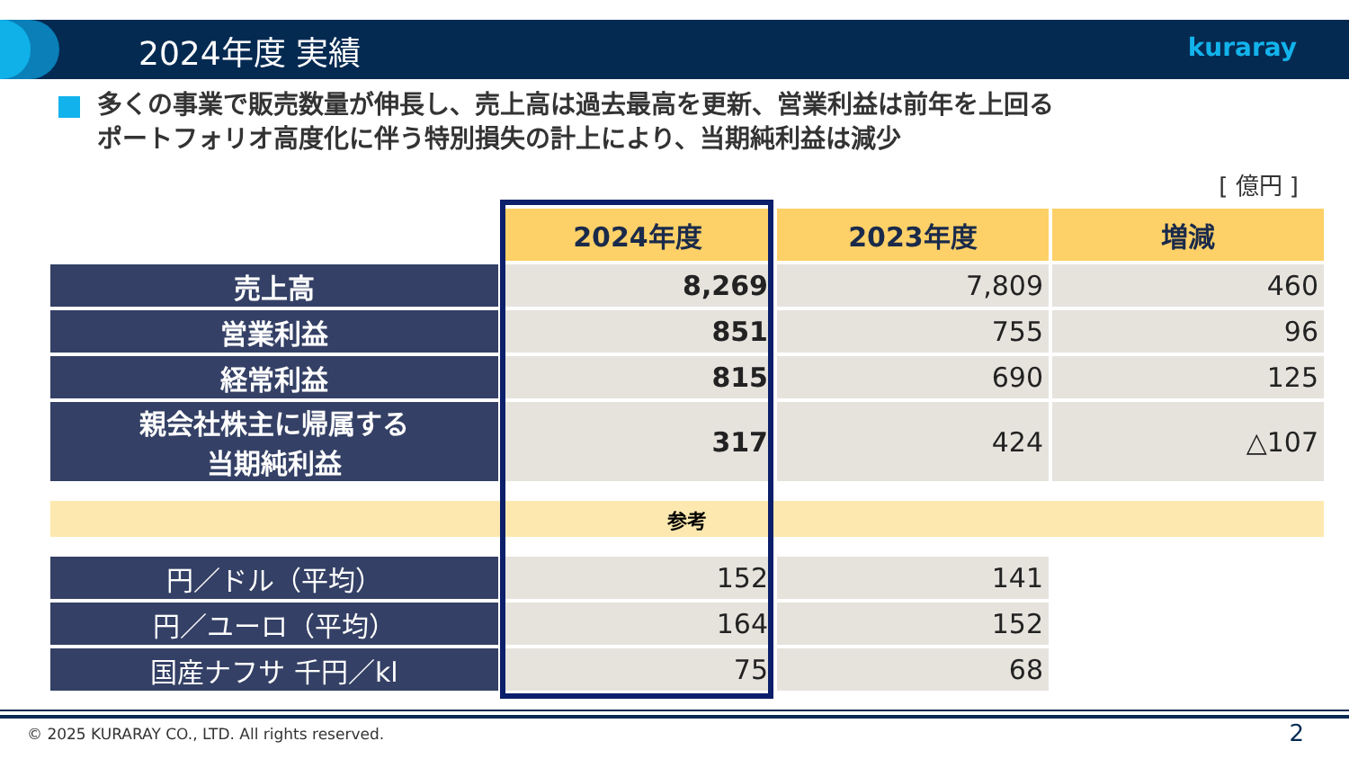2024年度 実績 kuraray
多くの事業で販売数量が伸長し、売上高は過去最高を更新、営業利益は前年を上回る
ポートフォリオ高度化に伴う特別損失の計上により、当期純利益は減少
[ 億円 ]
| | 2024年度 | 2023年度 | 増減 |
| 売上高 | 8,269 | 7,809 | 460 |
| 営業利益 | 851 | 755 | 96 |
| 経常利益 | 815 | 690 | 125 |
| 親会社株主に帰属する 当期純利益 | 317 | 424 | △107 |
| 参考 | | | |
| 円／ドル（平均） | 152 | 141 | |
| 円／ユーロ（平均） | 164 | 152 | |
| 国産ナフサ 千円／kl | 75 | 68 | |
© 2025 KURARAY CO., LTD. All rights reserved.
2